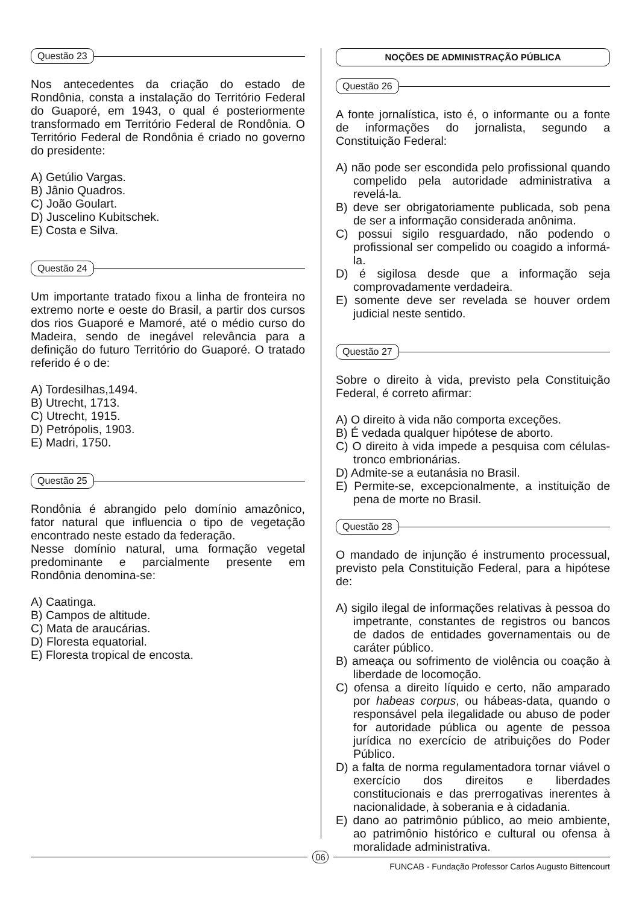Questão 23
Nos antecedentes da criação do estado de Rondônia, consta a instalação do Território Federal do Guaporé, em 1943, o qual é posteriormente transformado em Território Federal de Rondônia. O Território Federal de Rondônia é criado no governo do presidente:
A) Getúlio Vargas.
B) Jânio Quadros.
C) João Goulart.
D) Juscelino Kubitschek.
E) Costa e Silva.
Questão 24
Um importante tratado fixou a linha de fronteira no extremo norte e oeste do Brasil, a partir dos cursos dos rios Guaporé e Mamoré, até o médio curso do Madeira, sendo de inegável relevância para a definição do futuro Território do Guaporé. O tratado referido é o de:
A) Tordesilhas,1494.
B) Utrecht, 1713.
C) Utrecht, 1915.
D) Petrópolis, 1903.
E) Madri, 1750.
Questão 25
Rondônia é abrangido pelo domínio amazônico, fator natural que influencia o tipo de vegetação encontrado neste estado da federação.
Nesse domínio natural, uma formação vegetal predominante e parcialmente presente em Rondônia denomina-se:
A) Caatinga.
B) Campos de altitude.
C) Mata de araucárias.
D) Floresta equatorial.
E) Floresta tropical de encosta.
NOÇÕES DE ADMINISTRAÇÃO PÚBLICA
Questão 26
A fonte jornalística, isto é, o informante ou a fonte de informações do jornalista, segundo a Constituição Federal:
A) não pode ser escondida pelo profissional quando compelido pela autoridade administrativa a revelá-la.
B) deve ser obrigatoriamente publicada, sob pena de ser a informação considerada anônima.
C) possui sigilo resguardado, não podendo o profissional ser compelido ou coagido a informá-la.
D) é sigilosa desde que a informação seja comprovadamente verdadeira.
E) somente deve ser revelada se houver ordem judicial neste sentido.
Questão 27
Sobre o direito à vida, previsto pela Constituição Federal, é correto afirmar:
A) O direito à vida não comporta exceções.
B) É vedada qualquer hipótese de aborto.
C) O direito à vida impede a pesquisa com células-tronco embrionárias.
D) Admite-se a eutanásia no Brasil.
E) Permite-se, excepcionalmente, a instituição de pena de morte no Brasil.
Questão 28
O mandado de injunção é instrumento processual, previsto pela Constituição Federal, para a hipótese de:
A) sigilo ilegal de informações relativas à pessoa do impetrante, constantes de registros ou bancos de dados de entidades governamentais ou de caráter público.
B) ameaça ou sofrimento de violência ou coação à liberdade de locomoção.
C) ofensa a direito líquido e certo, não amparado por habeas corpus, ou hábeas-data, quando o responsável pela ilegalidade ou abuso de poder for autoridade pública ou agente de pessoa jurídica no exercício de atribuições do Poder Público.
D) a falta de norma regulamentadora tornar viável o exercício dos direitos e liberdades constitucionais e das prerrogativas inerentes à nacionalidade, à soberania e à cidadania.
E) dano ao patrimônio público, ao meio ambiente, ao patrimônio histórico e cultural ou ofensa à moralidade administrativa.
06
FUNCAB - Fundação Professor Carlos Augusto Bittencourt